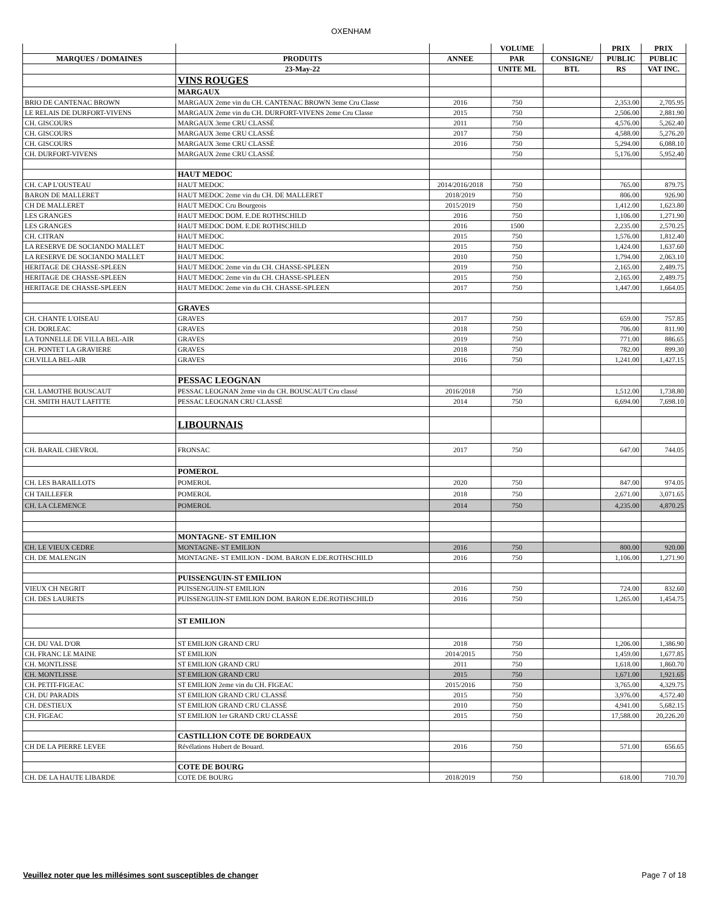OXENHAM
| | | | VOLUME | | PRIX | PRIX |
| --- | --- | --- | --- | --- | --- | --- |
| MARQUES / DOMAINES | PRODUITS | ANNEE | PAR | CONSIGNE/ | PUBLIC | PUBLIC |
| | 23-May-22 | | UNITE ML | BTL | RS | VAT INC. |
| | VINS ROUGES | | | | | |
| | MARGAUX | | | | | |
| BRIO DE CANTENAC BROWN | MARGAUX 2eme vin du CH. CANTENAC BROWN 3eme Cru Classe | 2016 | 750 | | 2,353.00 | 2,705.95 |
| LE RELAIS DE DURFORT-VIVENS | MARGAUX 2eme vin du CH. DURFORT-VIVENS 2eme Cru Classe | 2015 | 750 | | 2,506.00 | 2,881.90 |
| CH. GISCOURS | MARGAUX 3eme CRU CLASSÉ | 2011 | 750 | | 4,576.00 | 5,262.40 |
| CH. GISCOURS | MARGAUX 3eme CRU CLASSÉ | 2017 | 750 | | 4,588.00 | 5,276.20 |
| CH. GISCOURS | MARGAUX 3eme CRU CLASSÉ | 2016 | 750 | | 5,294.00 | 6,088.10 |
| CH. DURFORT-VIVENS | MARGAUX 2eme CRU CLASSÉ | | 750 | | 5,176.00 | 5,952.40 |
| | HAUT MEDOC | | | | | |
| CH. CAP L'OUSTEAU | HAUT MEDOC | 2014/2016/2018 | 750 | | 765.00 | 879.75 |
| BARON DE MALLERET | HAUT MEDOC 2eme vin du CH. DE MALLERET | 2018/2019 | 750 | | 806.00 | 926.90 |
| CH DE MALLERET | HAUT MEDOC Cru Bourgeois | 2015/2019 | 750 | | 1,412.00 | 1,623.80 |
| LES GRANGES | HAUT MEDOC DOM. E.DE ROTHSCHILD | 2016 | 750 | | 1,106.00 | 1,271.90 |
| LES GRANGES | HAUT MEDOC DOM. E.DE ROTHSCHILD | 2016 | 1500 | | 2,235.00 | 2,570.25 |
| CH. CITRAN | HAUT MEDOC | 2015 | 750 | | 1,576.00 | 1,812.40 |
| LA RESERVE DE SOCIANDO MALLET | HAUT MEDOC | 2015 | 750 | | 1,424.00 | 1,637.60 |
| LA RESERVE DE SOCIANDO MALLET | HAUT MEDOC | 2010 | 750 | | 1,794.00 | 2,063.10 |
| HERITAGE DE CHASSE-SPLEEN | HAUT MEDOC 2eme vin du CH. CHASSE-SPLEEN | 2019 | 750 | | 2,165.00 | 2,489.75 |
| HERITAGE DE CHASSE-SPLEEN | HAUT MEDOC 2eme vin du CH. CHASSE-SPLEEN | 2015 | 750 | | 2,165.00 | 2,489.75 |
| HERITAGE DE CHASSE-SPLEEN | HAUT MEDOC 2eme vin du CH. CHASSE-SPLEEN | 2017 | 750 | | 1,447.00 | 1,664.05 |
| | GRAVES | | | | | |
| CH. CHANTE L'OISEAU | GRAVES | 2017 | 750 | | 659.00 | 757.85 |
| CH. DORLEAC | GRAVES | 2018 | 750 | | 706.00 | 811.90 |
| LA TONNELLE DE VILLA BEL-AIR | GRAVES | 2019 | 750 | | 771.00 | 886.65 |
| CH. PONTET LA GRAVIERE | GRAVES | 2018 | 750 | | 782.00 | 899.30 |
| CH.VILLA BEL-AIR | GRAVES | 2016 | 750 | | 1,241.00 | 1,427.15 |
| | PESSAC LEOGNAN | | | | | |
| CH. LAMOTHE BOUSCAUT | PESSAC LEOGNAN 2eme vin du CH. BOUSCAUT Cru classé | 2016/2018 | 750 | | 1,512.00 | 1,738.80 |
| CH. SMITH HAUT LAFITTE | PESSAC LEOGNAN CRU CLASSÉ | 2014 | 750 | | 6,694.00 | 7,698.10 |
| | LIBOURNAIS | | | | | |
| CH. BARAIL CHEVROL | FRONSAC | 2017 | 750 | | 647.00 | 744.05 |
| | POMEROL | | | | | |
| CH. LES BARAILLOTS | POMEROL | 2020 | 750 | | 847.00 | 974.05 |
| CH TAILLEFER | POMEROL | 2018 | 750 | | 2,671.00 | 3,071.65 |
| CH. LA CLEMENCE | POMEROL | 2014 | 750 | | 4,235.00 | 4,870.25 |
| | MONTAGNE- ST EMILION | | | | | |
| CH. LE VIEUX CEDRE | MONTAGNE- ST EMILION | 2016 | 750 | | 800.00 | 920.00 |
| CH. DE MALENGIN | MONTAGNE- ST EMILION - DOM. BARON E.DE.ROTHSCHILD | 2016 | 750 | | 1,106.00 | 1,271.90 |
| | PUISSENGUIN-ST EMILION | | | | | |
| VIEUX CH NEGRIT | PUISSENGUIN-ST EMILION | 2016 | 750 | | 724.00 | 832.60 |
| CH. DES LAURETS | PUISSENGUIN-ST EMILION DOM. BARON E.DE.ROTHSCHILD | 2016 | 750 | | 1,265.00 | 1,454.75 |
| | ST EMILION | | | | | |
| CH. DU VAL D'OR | ST EMILION GRAND CRU | 2018 | 750 | | 1,206.00 | 1,386.90 |
| CH. FRANC LE MAINE | ST EMILION | 2014/2015 | 750 | | 1,459.00 | 1,677.85 |
| CH. MONTLISSE | ST EMILION GRAND CRU | 2011 | 750 | | 1,618.00 | 1,860.70 |
| CH. MONTLISSE | ST EMILION GRAND CRU | 2015 | 750 | | 1,671.00 | 1,921.65 |
| CH. PETIT-FIGEAC | ST EMILION 2eme vin du CH. FIGEAC | 2015/2016 | 750 | | 3,765.00 | 4,329.75 |
| CH. DU PARADIS | ST EMILION GRAND CRU CLASSÉ | 2015 | 750 | | 3,976.00 | 4,572.40 |
| CH. DESTIEUX | ST EMILION GRAND CRU CLASSÉ | 2010 | 750 | | 4,941.00 | 5,682.15 |
| CH. FIGEAC | ST EMILION 1er GRAND CRU CLASSÉ | 2015 | 750 | | 17,588.00 | 20,226.20 |
| | CASTILLION COTE DE BORDEAUX | | | | | |
| CH DE LA PIERRE LEVEE | Révélations Hubert de Bouard. | 2016 | 750 | | 571.00 | 656.65 |
| | COTE DE BOURG | | | | | |
| CH. DE LA HAUTE LIBARDE | COTE DE BOURG | 2018/2019 | 750 | | 618.00 | 710.70 |
Veuillez noter que les millésimes sont susceptibles de changer Page 7 of 18